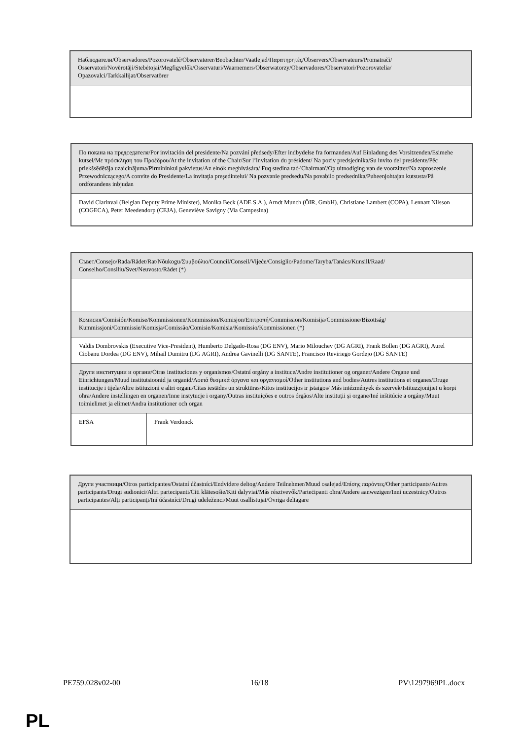| Наблюдатели/Observadores/Pozorovatelé/Observatører/Beobachter/Vaatlejad/Παρατηρητές/Observers/Observateurs/Promatrači/ Osservatori/Novērotāji/Stebėtojai/Megfigyelők/Osservaturi/Waarnemers/Obserwatorzy/Observadores/Observatori/Pozorovatelia/ Opazovalci/Tarkkailijat/Observatörer |
| По покана на председателя/Por invitación del presidente/Na pozvání předsedy/Efter indbydelse fra formanden/Auf Einladung des Vorsitzenden/Esimehe kutsel/Με πρόσκληση του Προέδρου/At the invitation of the Chair/Sur l’invitation du président/ Na poziv predsjednika/Su invito del presidente/Pēc priekšsēdētāja uzaicinājuma/Pirmininkui pakvietus/Az elnök meghívására/ Fuq stedina taċ-'Chairman'/Op uitnodiging van de voorzitter/Na zaproszenie Przewodniczącego/A convite do Presidente/La invitaţia preşedintelui/ Na pozvanie predsedu/Na povabilo predsednika/Puheenjohtajan kutsusta/På ordförandens inbjudan |
| David Clarinval (Belgian Deputy Prime Minister), Monika Beck (ADE S.A.), Arndt Munch (ÖIR, GmbH), Christiane Lambert (COPA), Lennart Nilsson (COGECA), Peter Meedendorp (CEJA), Geneviève Savigny (Via Campesina) |
| Съвет/Consejo/Rada/Rådet/Rat/Nõukogu/Συμβούλιο/Council/Conseil/Vijeće/Consiglio/Padome/Taryba/Tanács/Kunsill/Raad/ Conselho/Consiliu/Svet/Neuvosto/Rådet (*) | |
| Комисия/Comisión/Komise/Kommissionen/Kommission/Komisjon/Επιτροπή/Commission/Komisija/Commissione/Bizottság/ Kummissjoni/Commissie/Komisja/Comissão/Comisie/Komisia/Komissio/Kommissionen (*) | |
| Valdis Dombrovskis (Executive Vice-President), Humberto Delgado-Rosa (DG ENV), Mario Milouchev (DG AGRI), Frank Bollen (DG AGRI), Aurel Ciobanu Dordea (DG ENV), Mihail Dumitru (DG AGRI), Andrea Gavinelli (DG SANTE), Francisco Reviriego Gordejo (DG SANTE) | |
| Други институции и органи/Otras instituciones y organismos/Ostatní orgány a instituce/Andre institutioner og organer/Andere Organe und Einrichtungen/Muud institutsioonid ja organid/Λοιπά θεσμικά όργανα και οργανισμοί/Other institutions and bodies/Autres institutions et organes/Druge institucije i tijela/Altre istituzioni e altri organi/Citas iestādes un struktūras/Kitos institucijos ir įstaigos/ Más intézmények és szervek/Istituzzjonijiet u korpi oħra/Andere instellingen en organen/Inne instytucje i organy/Outras instituições e outros órgãos/Alte instituții și organe/Iné inštitúcie a orgány/Muut toimielimet ja elimet/Andra institutioner och organ | |
| EFSA | Frank Verdonck |
| Други участници/Otros participantes/Ostatní účastníci/Endvidere deltog/Andere Teilnehmer/Muud osalejad/Επίσης παρόντες/Other participants/Autres participants/Drugi sudionici/Altri partecipanti/Citi klātesošie/Kiti dalyviai/Más résztvevők/Parteċipanti oħra/Andere aanwezigen/Inni uczestnicy/Outros participantes/Alţi participanţi/Iní účastníci/Drugi udeleženci/Muut osallistujat/Övriga deltagare |
PE759.028v02-00 16/18 PV\1297969PL.docx
PL